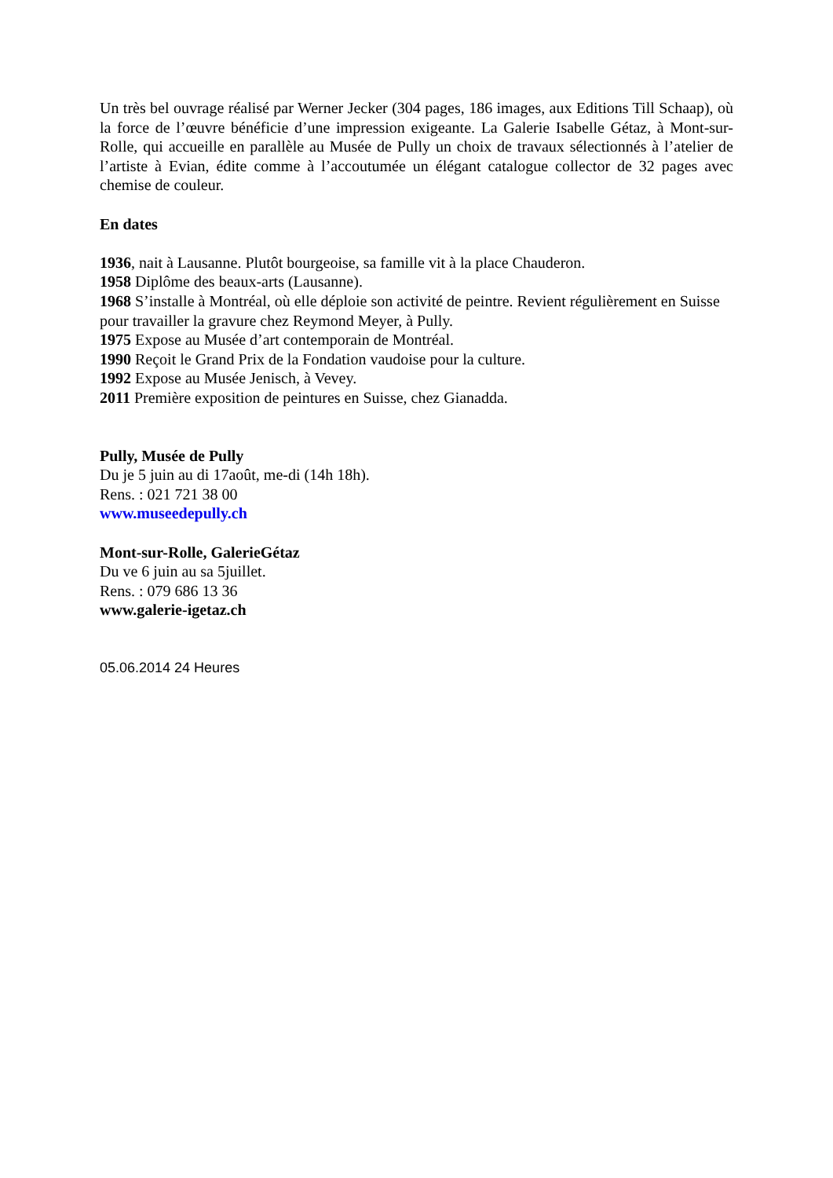Un très bel ouvrage réalisé par Werner Jecker (304 pages, 186 images, aux Editions Till Schaap), où la force de l’œuvre bénéficie d’une impression exigeante. La Galerie Isabelle Gétaz, à Mont-sur-Rolle, qui accueille en parallèle au Musée de Pully un choix de travaux sélectionnés à l’atelier de l’artiste à Evian, édite comme à l’accoutumée un élégant catalogue collector de 32 pages avec chemise de couleur.
En dates
1936, nait à Lausanne. Plutôt bourgeoise, sa famille vit à la place Chauderon.
1958 Diplôme des beaux-arts (Lausanne).
1968 S’installe à Montréal, où elle déploie son activité de peintre. Revient régulièrement en Suisse pour travailler la gravure chez Reymond Meyer, à Pully.
1975 Expose au Musée d’art contemporain de Montréal.
1990 Reçoit le Grand Prix de la Fondation vaudoise pour la culture.
1992 Expose au Musée Jenisch, à Vevey.
2011 Première exposition de peintures en Suisse, chez Gianadda.
Pully, Musée de Pully
Du je 5 juin au di 17août, me-di (14h 18h).
Rens. : 021 721 38 00
www.museedepully.ch
Mont-sur-Rolle, GalerieGétaz
Du ve 6 juin au sa 5juillet.
Rens. : 079 686 13 36
www.galerie-igetaz.ch
05.06.2014 24 Heures